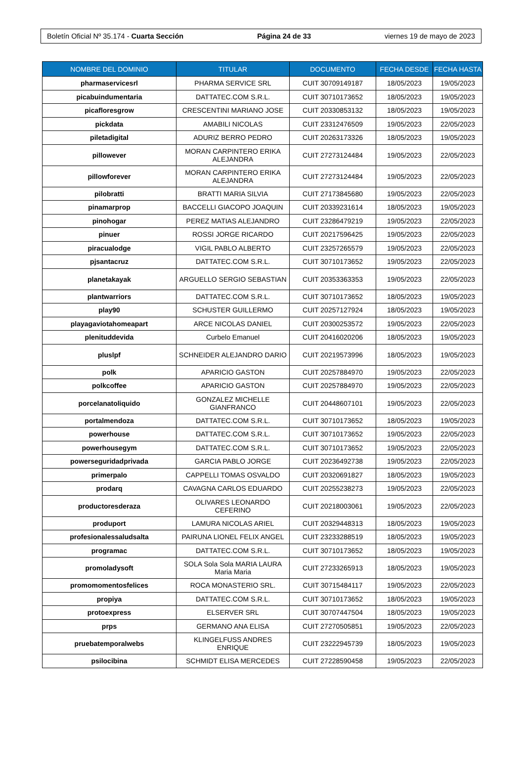Boletín Oficial Nº 35.174 - Cuarta Sección Página 24 de 33 viernes 19 de mayo de 2023
| NOMBRE DEL DOMINIO | TITULAR | DOCUMENTO | FECHA DESDE | FECHA HASTA |
| --- | --- | --- | --- | --- |
| pharmaservicesrl | PHARMA SERVICE SRL | CUIT 30709149187 | 18/05/2023 | 19/05/2023 |
| picabuindumentaria | DATTATEC.COM S.R.L. | CUIT 30710173652 | 18/05/2023 | 19/05/2023 |
| picafloresgrow | CRESCENTINI MARIANO JOSE | CUIT 20330853132 | 18/05/2023 | 19/05/2023 |
| pickdata | AMABILI NICOLAS | CUIT 23312476509 | 19/05/2023 | 22/05/2023 |
| piletadigital | ADURIZ BERRO PEDRO | CUIT 20263173326 | 18/05/2023 | 19/05/2023 |
| pillowever | MORAN CARPINTERO ERIKA ALEJANDRA | CUIT 27273124484 | 19/05/2023 | 22/05/2023 |
| pillowforever | MORAN CARPINTERO ERIKA ALEJANDRA | CUIT 27273124484 | 19/05/2023 | 22/05/2023 |
| pilobratti | BRATTI MARIA SILVIA | CUIT 27173845680 | 19/05/2023 | 22/05/2023 |
| pinamarprop | BACCELLI GIACOPO JOAQUIN | CUIT 20339231614 | 18/05/2023 | 19/05/2023 |
| pinohogar | PEREZ MATIAS ALEJANDRO | CUIT 23286479219 | 19/05/2023 | 22/05/2023 |
| pinuer | ROSSI JORGE RICARDO | CUIT 20217596425 | 19/05/2023 | 22/05/2023 |
| piracualodge | VIGIL PABLO ALBERTO | CUIT 23257265579 | 19/05/2023 | 22/05/2023 |
| pjsantacruz | DATTATEC.COM S.R.L. | CUIT 30710173652 | 19/05/2023 | 22/05/2023 |
| planetakayak | ARGUELLO SERGIO SEBASTIAN | CUIT 20353363353 | 19/05/2023 | 22/05/2023 |
| plantwarriors | DATTATEC.COM S.R.L. | CUIT 30710173652 | 18/05/2023 | 19/05/2023 |
| play90 | SCHUSTER GUILLERMO | CUIT 20257127924 | 18/05/2023 | 19/05/2023 |
| playagaviotahomeapart | ARCE NICOLAS DANIEL | CUIT 20300253572 | 19/05/2023 | 22/05/2023 |
| plenituddevida | Curbelo Emanuel | CUIT 20416020206 | 18/05/2023 | 19/05/2023 |
| pluslpf | SCHNEIDER ALEJANDRO DARIO | CUIT 20219573996 | 18/05/2023 | 19/05/2023 |
| polk | APARICIO GASTON | CUIT 20257884970 | 19/05/2023 | 22/05/2023 |
| polkcoffee | APARICIO GASTON | CUIT 20257884970 | 19/05/2023 | 22/05/2023 |
| porcelanatoliquido | GONZALEZ MICHELLE GIANFRANCO | CUIT 20448607101 | 19/05/2023 | 22/05/2023 |
| portalmendoza | DATTATEC.COM S.R.L. | CUIT 30710173652 | 18/05/2023 | 19/05/2023 |
| powerhouse | DATTATEC.COM S.R.L. | CUIT 30710173652 | 19/05/2023 | 22/05/2023 |
| powerhousegym | DATTATEC.COM S.R.L. | CUIT 30710173652 | 19/05/2023 | 22/05/2023 |
| powerseguridadprivada | GARCIA PABLO JORGE | CUIT 20236492738 | 19/05/2023 | 22/05/2023 |
| primerpalo | CAPPELLI TOMAS OSVALDO | CUIT 20320691827 | 18/05/2023 | 19/05/2023 |
| prodarq | CAVAGNA CARLOS EDUARDO | CUIT 20255238273 | 19/05/2023 | 22/05/2023 |
| productoresderaza | OLIVARES LEONARDO CEFERINO | CUIT 20218003061 | 19/05/2023 | 22/05/2023 |
| produport | LAMURA NICOLAS ARIEL | CUIT 20329448313 | 18/05/2023 | 19/05/2023 |
| profesionalessaludsalta | PAIRUNA LIONEL FELIX ANGEL | CUIT 23233288519 | 18/05/2023 | 19/05/2023 |
| programac | DATTATEC.COM S.R.L. | CUIT 30710173652 | 18/05/2023 | 19/05/2023 |
| promoladysoft | SOLA Sola Sola MARIA LAURA Maria Maria | CUIT 27233265913 | 18/05/2023 | 19/05/2023 |
| promomomentosfelices | ROCA MONASTERIO SRL. | CUIT 30715484117 | 19/05/2023 | 22/05/2023 |
| propiya | DATTATEC.COM S.R.L. | CUIT 30710173652 | 18/05/2023 | 19/05/2023 |
| protoexpress | ELSERVER SRL | CUIT 30707447504 | 18/05/2023 | 19/05/2023 |
| prps | GERMANO ANA ELISA | CUIT 27270505851 | 19/05/2023 | 22/05/2023 |
| pruebatemporalwebs | KLINGELFUSS ANDRES ENRIQUE | CUIT 23222945739 | 18/05/2023 | 19/05/2023 |
| psilocibina | SCHMIDT ELISA MERCEDES | CUIT 27228590458 | 19/05/2023 | 22/05/2023 |